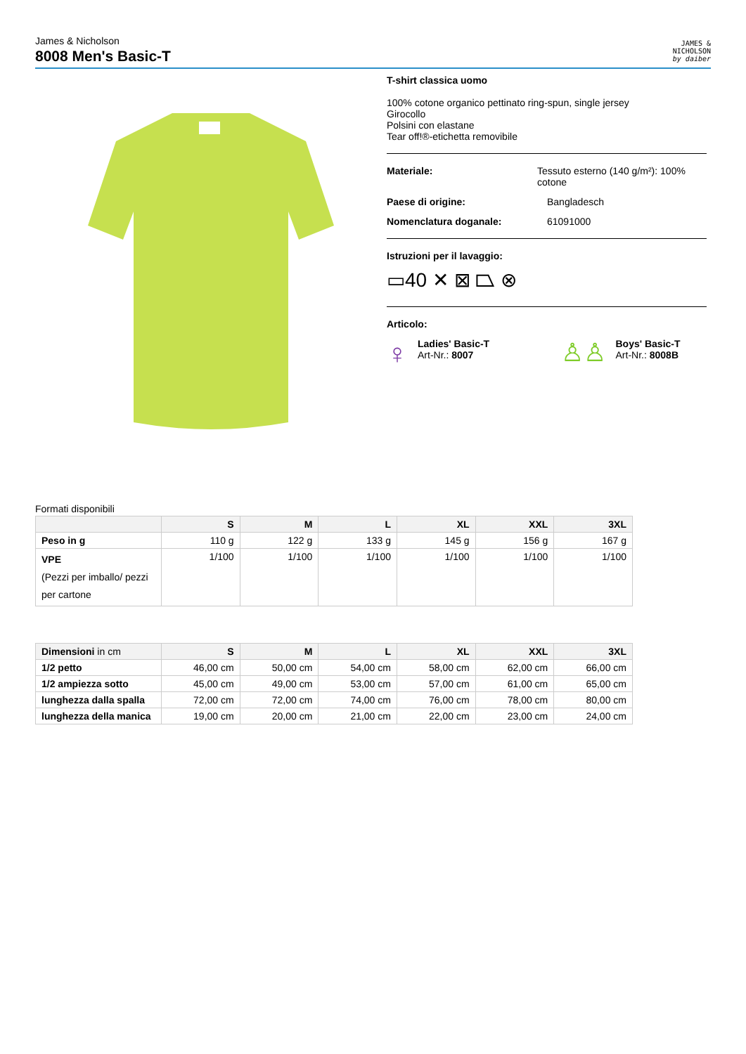James & Nicholson
8008 Men's Basic-T
JAMES &
NICHOLSON
by daiber
T-shirt classica uomo
100% cotone organico pettinato ring-spun, single jersey
Girocollo
Polsini con elastane
Tear off!®-etichetta removibile
Materiale: Tessuto esterno (140 g/m²): 100% cotone
Paese di origine: Bangladesch
Nomenclatura doganale: 61091000
Istruzioni per il lavaggio:
▭40 ✕ ⊠ ⏢ ⊗
Articolo:
♀
Ladies' Basic-T
Art-Nr.: 8007
♙♙
Boys' Basic-T
Art-Nr.: 8008B
Formati disponibili
| | S | M | L | XL | XXL | 3XL |
| --- | --- | --- | --- | --- | --- | --- |
| Peso in g | 110 g | 122 g | 133 g | 145 g | 156 g | 167 g |
| VPE (Pezzi per imballo/ pezzi per cartone | 1/100 | 1/100 | 1/100 | 1/100 | 1/100 | 1/100 |
| Dimensioni in cm | S | M | L | XL | XXL | 3XL |
| --- | --- | --- | --- | --- | --- | --- |
| 1/2 petto | 46,00 cm | 50,00 cm | 54,00 cm | 58,00 cm | 62,00 cm | 66,00 cm |
| 1/2 ampiezza sotto | 45,00 cm | 49,00 cm | 53,00 cm | 57,00 cm | 61,00 cm | 65,00 cm |
| lunghezza dalla spalla | 72,00 cm | 72,00 cm | 74,00 cm | 76,00 cm | 78,00 cm | 80,00 cm |
| lunghezza della manica | 19,00 cm | 20,00 cm | 21,00 cm | 22,00 cm | 23,00 cm | 24,00 cm |